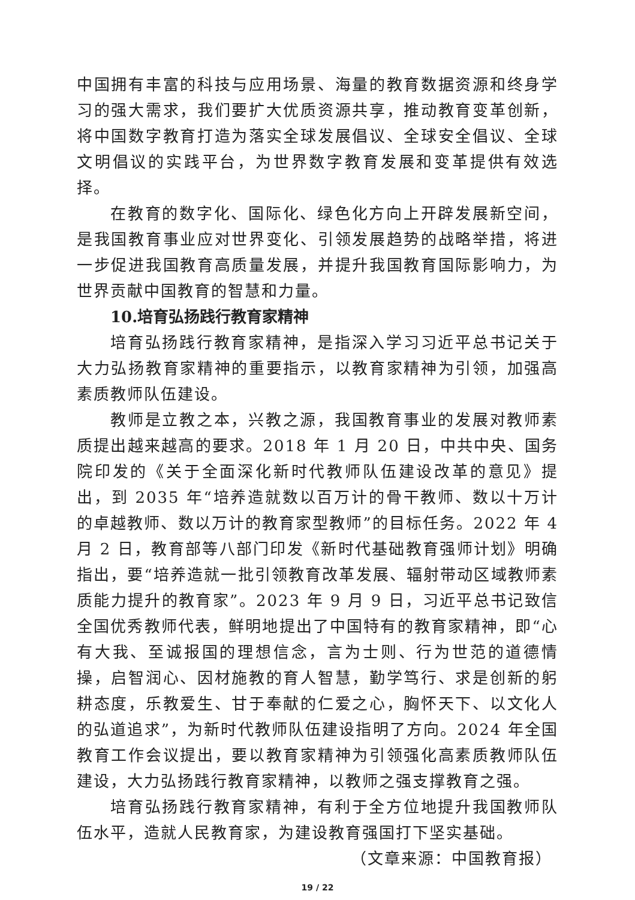中国拥有丰富的科技与应用场景、海量的教育数据资源和终身学习的强大需求，我们要扩大优质资源共享，推动教育变革创新，将中国数字教育打造为落实全球发展倡议、全球安全倡议、全球文明倡议的实践平台，为世界数字教育发展和变革提供有效选择。
在教育的数字化、国际化、绿色化方向上开辟发展新空间，是我国教育事业应对世界变化、引领发展趋势的战略举措，将进一步促进我国教育高质量发展，并提升我国教育国际影响力，为世界贡献中国教育的智慧和力量。
10.培育弘扬践行教育家精神
培育弘扬践行教育家精神，是指深入学习习近平总书记关于大力弘扬教育家精神的重要指示，以教育家精神为引领，加强高素质教师队伍建设。
教师是立教之本，兴教之源，我国教育事业的发展对教师素质提出越来越高的要求。2018 年 1 月 20 日，中共中央、国务院印发的《关于全面深化新时代教师队伍建设改革的意见》提出，到 2035 年“培养造就数以百万计的骨干教师、数以十万计的卓越教师、数以万计的教育家型教师”的目标任务。2022 年 4 月 2 日，教育部等八部门印发《新时代基础教育强师计划》明确指出，要“培养造就一批引领教育改革发展、辐射带动区域教师素质能力提升的教育家”。2023 年 9 月 9 日，习近平总书记致信全国优秀教师代表，鲜明地提出了中国特有的教育家精神，即“心有大我、至诚报国的理想信念，言为士则、行为世范的道德情操，启智润心、因材施教的育人智慧，勤学笃行、求是创新的躬耕态度，乐教爱生、甘于奉献的仁爱之心，胸怀天下、以文化人的弘道追求”，为新时代教师队伍建设指明了方向。2024 年全国教育工作会议提出，要以教育家精神为引领强化高素质教师队伍建设，大力弘扬践行教育家精神，以教师之强支撑教育之强。
培育弘扬践行教育家精神，有利于全方位地提升我国教师队伍水平，造就人民教育家，为建设教育强国打下坚实基础。
（文章来源：中国教育报）
19 / 22